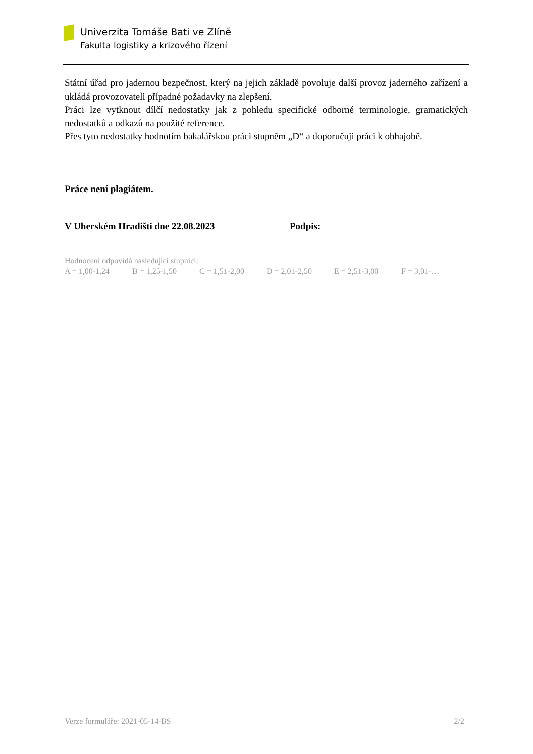Univerzita Tomáše Bati ve Zlíně
Fakulta logistiky a krizového řízení
Státní úřad pro jadernou bezpečnost, který na jejich základě povoluje další provoz jaderného zařízení a ukládá provozovateli případné požadavky na zlepšení.
Práci lze vytknout dílčí nedostatky jak z pohledu specifické odborné terminologie, gramatických nedostatků a odkazů na použité reference.
Přes tyto nedostatky hodnotím bakalářskou práci stupněm „D“ a doporučuji práci k obhajobě.
Práce není plagiátem.
V Uherském Hradišti dne 22.08.2023 Podpis:
Hodnocení odpovídá následující stupnici:
A = 1,00-1,24 B = 1,25-1,50 C = 1,51-2,00 D = 2,01-2,50 E = 2,51-3,00 F = 3,01-…
Verze formuláře: 2021-05-14-BS 2/2